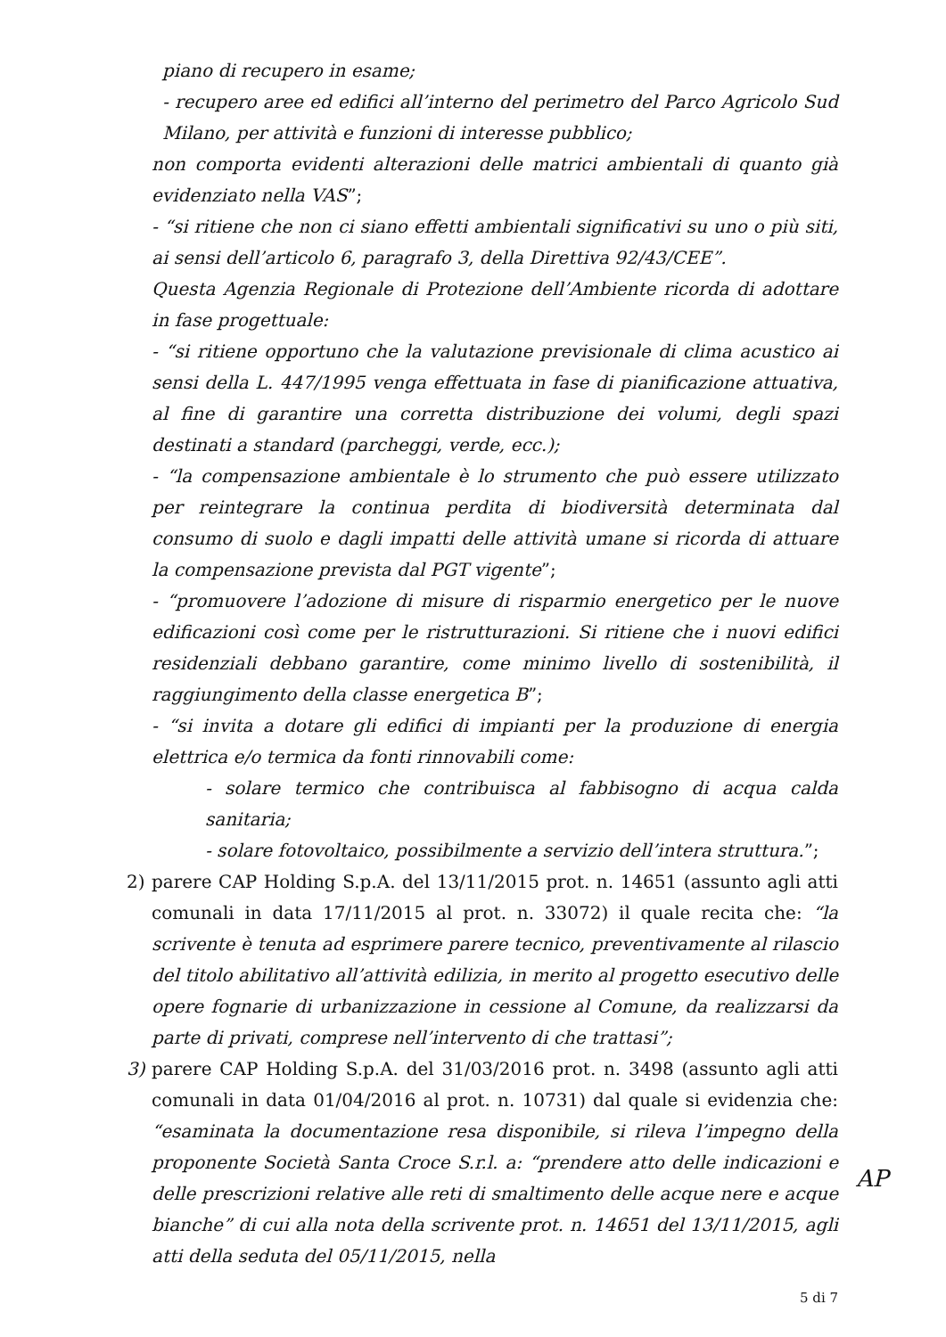piano di recupero in esame;
- recupero aree ed edifici all’interno del perimetro del Parco Agricolo Sud Milano, per attività e funzioni di interesse pubblico;
non comporta evidenti alterazioni delle matrici ambientali di quanto già evidenziato nella VAS”;
- “si ritiene che non ci siano effetti ambientali significativi su uno o più siti, ai sensi dell’articolo 6, paragrafo 3, della Direttiva 92/43/CEE”.
Questa Agenzia Regionale di Protezione dell’Ambiente ricorda di adottare in fase progettuale:
- “si ritiene opportuno che la valutazione previsionale di clima acustico ai sensi della L. 447/1995 venga effettuata in fase di pianificazione attuativa, al fine di garantire una corretta distribuzione dei volumi, degli spazi destinati a standard (parcheggi, verde, ecc.);
- “la compensazione ambientale è lo strumento che può essere utilizzato per reintegrare la continua perdita di biodiversità determinata dal consumo di suolo e dagli impatti delle attività umane si ricorda di attuare la compensazione prevista dal PGT vigente”;
- “promuovere l’adozione di misure di risparmio energetico per le nuove edificazioni così come per le ristrutturazioni. Si ritiene che i nuovi edifici residenziali debbano garantire, come minimo livello di sostenibilità, il raggiungimento della classe energetica B”;
- “si invita a dotare gli edifici di impianti per la produzione di energia elettrica e/o termica da fonti rinnovabili come:
- solare termico che contribuisca al fabbisogno di acqua calda sanitaria;
- solare fotovoltaico, possibilmente a servizio dell’intera struttura.”;
2) parere CAP Holding S.p.A. del 13/11/2015 prot. n. 14651 (assunto agli atti comunali in data 17/11/2015 al prot. n. 33072) il quale recita che: “la scrivente è tenuta ad esprimere parere tecnico, preventivamente al rilascio del titolo abilitativo all’attività edilizia, in merito al progetto esecutivo delle opere fognarie di urbanizzazione in cessione al Comune, da realizzarsi da parte di privati, comprese nell’intervento di che trattasi”;
3) parere CAP Holding S.p.A. del 31/03/2016 prot. n. 3498 (assunto agli atti comunali in data 01/04/2016 al prot. n. 10731) dal quale si evidenzia che: “esaminata la documentazione resa disponibile, si rileva l’impegno della proponente Società Santa Croce S.r.l. a: “prendere atto delle indicazioni e delle prescrizioni relative alle reti di smaltimento delle acque nere e acque bianche” di cui alla nota della scrivente prot. n. 14651 del 13/11/2015, agli atti della seduta del 05/11/2015, nella
5 di 7
AP